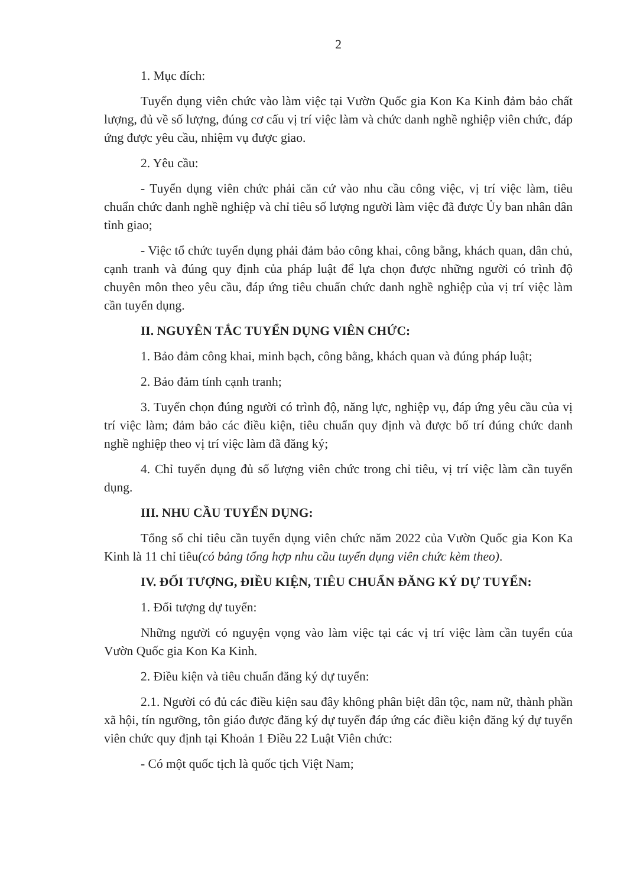2
1. Mục đích:
Tuyển dụng viên chức vào làm việc tại Vườn Quốc gia Kon Ka Kinh đảm bảo chất lượng, đủ về số lượng, đúng cơ cấu vị trí việc làm và chức danh nghề nghiệp viên chức, đáp ứng được yêu cầu, nhiệm vụ được giao.
2. Yêu cầu:
- Tuyển dụng viên chức phải căn cứ vào nhu cầu công việc, vị trí việc làm, tiêu chuẩn chức danh nghề nghiệp và chỉ tiêu số lượng người làm việc đã được Ủy ban nhân dân tỉnh giao;
- Việc tổ chức tuyển dụng phải đảm bảo công khai, công bằng, khách quan, dân chủ, cạnh tranh và đúng quy định của pháp luật để lựa chọn được những người có trình độ chuyên môn theo yêu cầu, đáp ứng tiêu chuẩn chức danh nghề nghiệp của vị trí việc làm cần tuyển dụng.
II. NGUYÊN TẮC TUYỂN DỤNG VIÊN CHỨC:
1. Bảo đảm công khai, minh bạch, công bằng, khách quan và đúng pháp luật;
2. Bảo đảm tính cạnh tranh;
3. Tuyển chọn đúng người có trình độ, năng lực, nghiệp vụ, đáp ứng yêu cầu của vị trí việc làm; đảm bảo các điều kiện, tiêu chuẩn quy định và được bố trí đúng chức danh nghề nghiệp theo vị trí việc làm đã đăng ký;
4. Chỉ tuyển dụng đủ số lượng viên chức trong chỉ tiêu, vị trí việc làm cần tuyển dụng.
III. NHU CẦU TUYỂN DỤNG:
Tổng số chỉ tiêu cần tuyển dụng viên chức năm 2022 của Vườn Quốc gia Kon Ka Kinh là 11 chỉ tiêu(có bảng tổng hợp nhu cầu tuyển dụng viên chức kèm theo).
IV. ĐỐI TƯỢNG, ĐIỀU KIỆN, TIÊU CHUẨN ĐĂNG KÝ DỰ TUYỂN:
1. Đối tượng dự tuyển:
Những người có nguyện vọng vào làm việc tại các vị trí việc làm cần tuyển của Vườn Quốc gia Kon Ka Kinh.
2. Điều kiện và tiêu chuẩn đăng ký dự tuyển:
2.1. Người có đủ các điều kiện sau đây không phân biệt dân tộc, nam nữ, thành phần xã hội, tín ngưỡng, tôn giáo được đăng ký dự tuyển đáp ứng các điều kiện đăng ký dự tuyển viên chức quy định tại Khoản 1 Điều 22 Luật Viên chức:
- Có một quốc tịch là quốc tịch Việt Nam;